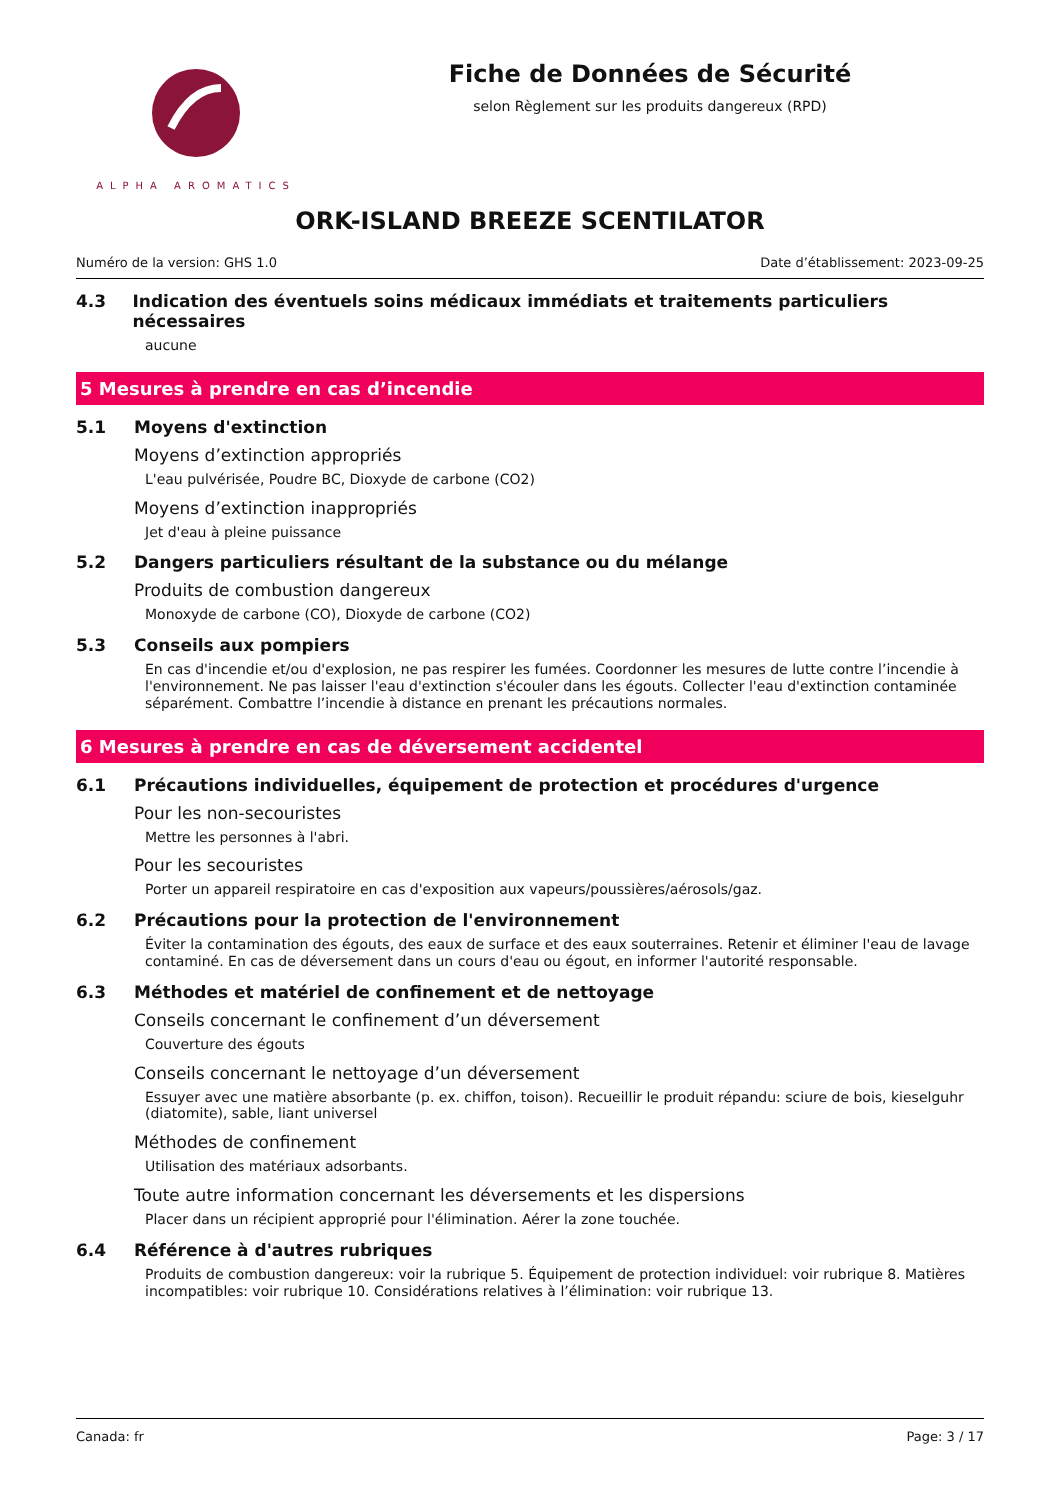ALPHA AROMATICS
Fiche de Données de Sécurité
selon Règlement sur les produits dangereux (RPD)
ORK-ISLAND BREEZE SCENTILATOR
Numéro de la version: GHS 1.0 Date d’établissement: 2023-09-25
4.3 Indication des éventuels soins médicaux immédiats et traitements particuliers nécessaires
aucune
5 Mesures à prendre en cas d’incendie
5.1 Moyens d'extinction
Moyens d’extinction appropriés
L'eau pulvérisée, Poudre BC, Dioxyde de carbone (CO2)
Moyens d’extinction inappropriés
Jet d'eau à pleine puissance
5.2 Dangers particuliers résultant de la substance ou du mélange
Produits de combustion dangereux
Monoxyde de carbone (CO), Dioxyde de carbone (CO2)
5.3 Conseils aux pompiers
En cas d'incendie et/ou d'explosion, ne pas respirer les fumées. Coordonner les mesures de lutte contre l’incendie à l'environnement. Ne pas laisser l'eau d'extinction s'écouler dans les égouts. Collecter l'eau d'extinction contaminée séparément. Combattre l’incendie à distance en prenant les précautions normales.
6 Mesures à prendre en cas de déversement accidentel
6.1 Précautions individuelles, équipement de protection et procédures d'urgence
Pour les non-secouristes
Mettre les personnes à l'abri.
Pour les secouristes
Porter un appareil respiratoire en cas d'exposition aux vapeurs/poussières/aérosols/gaz.
6.2 Précautions pour la protection de l'environnement
Éviter la contamination des égouts, des eaux de surface et des eaux souterraines. Retenir et éliminer l'eau de lavage contaminé. En cas de déversement dans un cours d'eau ou égout, en informer l'autorité responsable.
6.3 Méthodes et matériel de confinement et de nettoyage
Conseils concernant le confinement d’un déversement
Couverture des égouts
Conseils concernant le nettoyage d’un déversement
Essuyer avec une matière absorbante (p. ex. chiffon, toison). Recueillir le produit répandu: sciure de bois, kieselguhr (diatomite), sable, liant universel
Méthodes de confinement
Utilisation des matériaux adsorbants.
Toute autre information concernant les déversements et les dispersions
Placer dans un récipient approprié pour l'élimination. Aérer la zone touchée.
6.4 Référence à d'autres rubriques
Produits de combustion dangereux: voir la rubrique 5. Équipement de protection individuel: voir rubrique 8. Matières incompatibles: voir rubrique 10. Considérations relatives à l’élimination: voir rubrique 13.
Canada: fr Page: 3 / 17